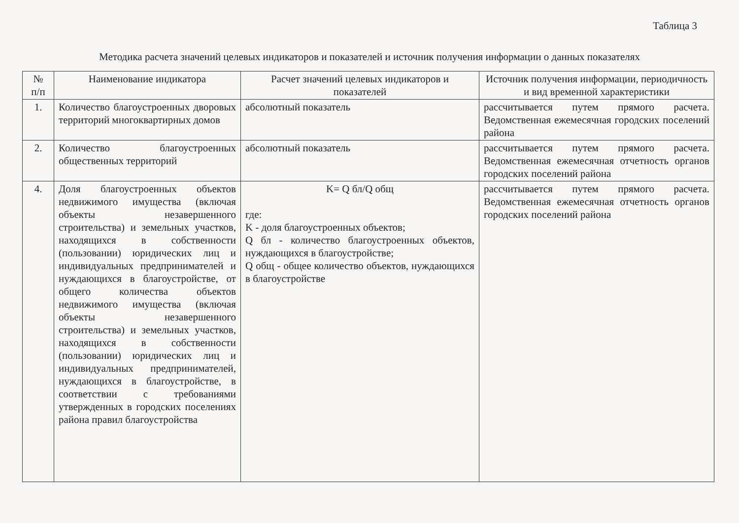Таблица 3
Методика расчета значений целевых индикаторов и показателей и источник получения информации о данных показателях
| № п/п | Наименование индикатора | Расчет значений целевых индикаторов и показателей | Источник получения информации, периодичность и вид временной характеристики |
| --- | --- | --- | --- |
| 1. | Количество благоустроенных дворовых территорий многоквартирных домов | абсолютный показатель | рассчитывается путем прямого расчета. Ведомственная ежемесячная городских поселений района |
| 2. | Количество благоустроенных общественных территорий | абсолютный показатель | рассчитывается путем прямого расчета. Ведомственная ежемесячная отчетность органов городских поселений района |
| 4. | Доля благоустроенных объектов недвижимого имущества (включая объекты незавершенного строительства) и земельных участков, находящихся в собственности (пользовании) юридических лиц и индивидуальных предпринимателей и нуждающихся в благоустройстве, от общего количества объектов недвижимого имущества (включая объекты незавершенного строительства) и земельных участков, находящихся в собственности (пользовании) юридических лиц и индивидуальных предпринимателей, нуждающихся в благоустройстве, в соответствии с требованиями утвержденных в городских поселениях района правил благоустройства | K= Q бл/Q общ где: K - доля благоустроенных объектов; Q бл - количество благоустроенных объектов, нуждающихся в благоустройстве; Q общ - общее количество объектов, нуждающихся в благоустройстве | рассчитывается путем прямого расчета. Ведомственная ежемесячная отчетность органов городских поселений района |